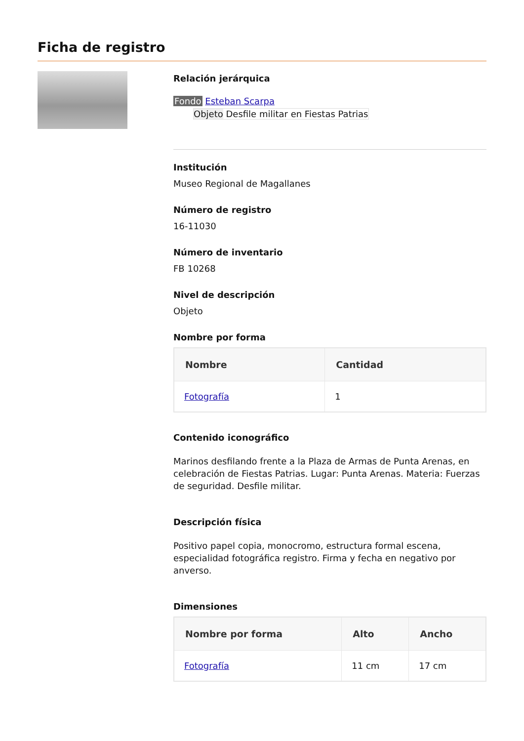Ficha de registro
Relación jerárquica
Fondo Esteban Scarpa
Objeto Desfile militar en Fiestas Patrias
Institución
Museo Regional de Magallanes
Número de registro
16-11030
Número de inventario
FB 10268
Nivel de descripción
Objeto
Nombre por forma
| Nombre | Cantidad |
| --- | --- |
| Fotografía | 1 |
Contenido iconográfico
Marinos desfilando frente a la Plaza de Armas de Punta Arenas, en celebración de Fiestas Patrias. Lugar: Punta Arenas. Materia: Fuerzas de seguridad. Desfile militar.
Descripción física
Positivo papel copia, monocromo, estructura formal escena, especialidad fotográfica registro. Firma y fecha en negativo por anverso.
Dimensiones
| Nombre por forma | Alto | Ancho |
| --- | --- | --- |
| Fotografía | 11 cm | 17 cm |